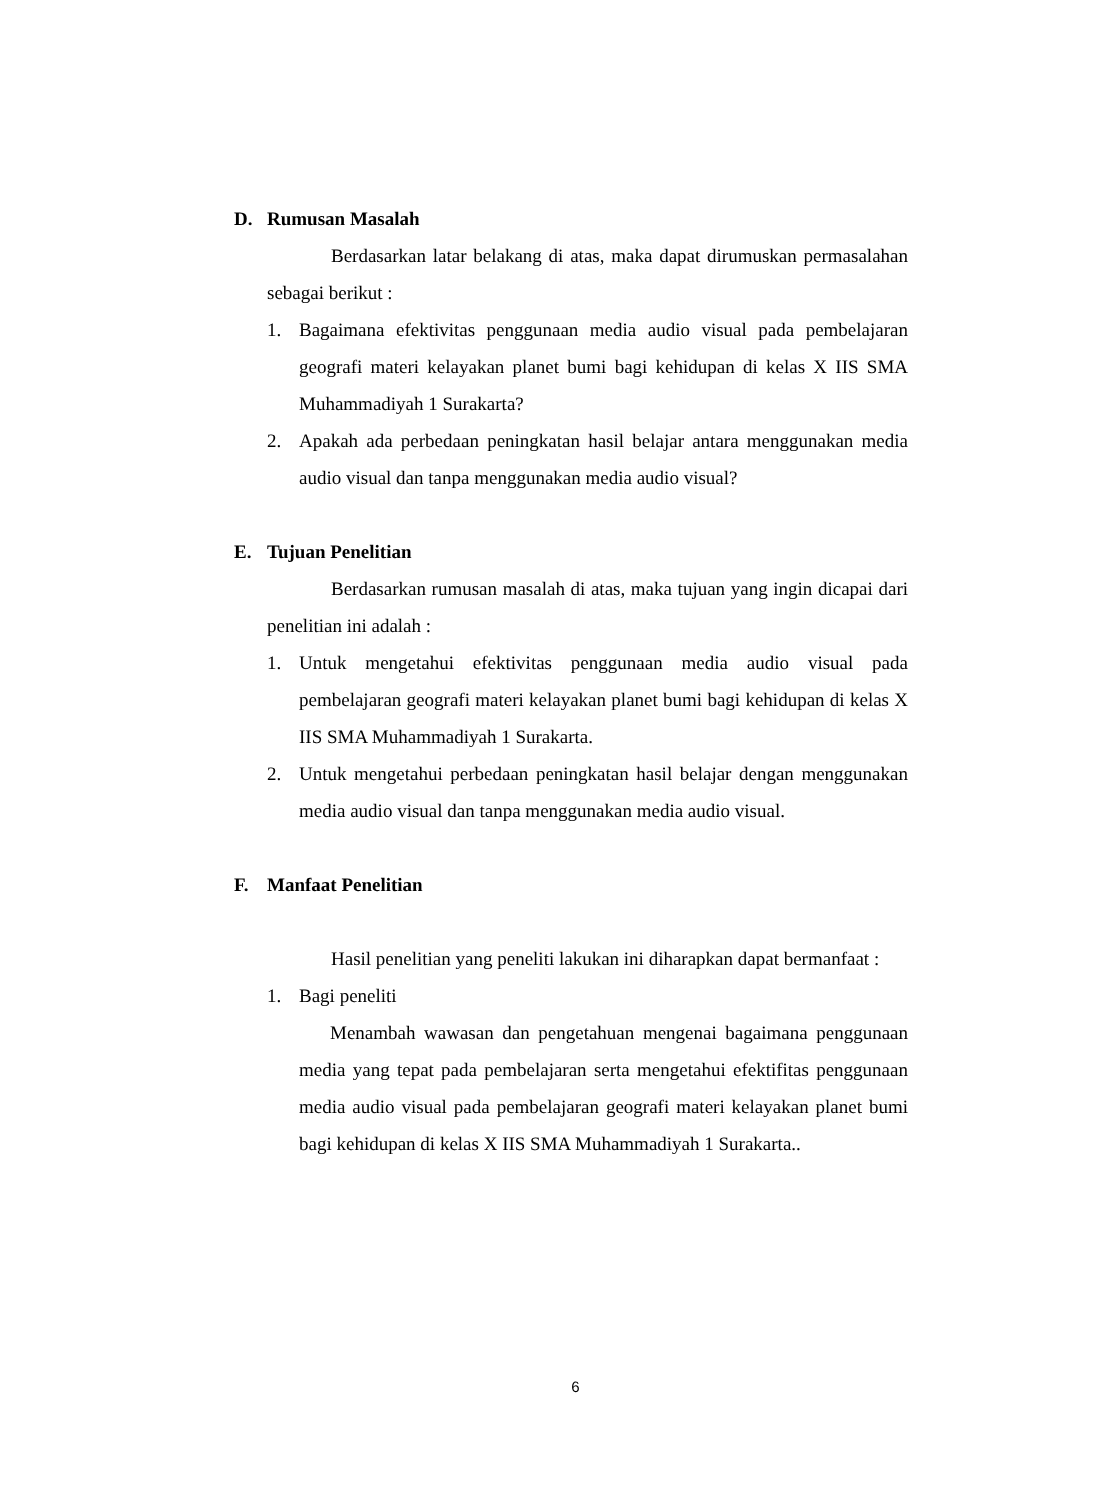D. Rumusan Masalah
Berdasarkan latar belakang di atas, maka dapat dirumuskan permasalahan sebagai berikut :
1. Bagaimana efektivitas penggunaan media audio visual pada pembelajaran geografi materi kelayakan planet bumi bagi kehidupan di kelas X IIS SMA Muhammadiyah 1 Surakarta?
2. Apakah ada perbedaan peningkatan hasil belajar antara menggunakan media audio visual dan tanpa menggunakan media audio visual?
E. Tujuan Penelitian
Berdasarkan rumusan masalah di atas, maka tujuan yang ingin dicapai dari penelitian ini adalah :
1. Untuk mengetahui efektivitas penggunaan media audio visual pada pembelajaran geografi materi kelayakan planet bumi bagi kehidupan di kelas X IIS SMA Muhammadiyah 1 Surakarta.
2. Untuk mengetahui perbedaan peningkatan hasil belajar dengan menggunakan media audio visual dan tanpa menggunakan media audio visual.
F. Manfaat Penelitian
Hasil penelitian yang peneliti lakukan ini diharapkan dapat bermanfaat :
1. Bagi peneliti
Menambah wawasan dan pengetahuan mengenai bagaimana penggunaan media yang tepat pada pembelajaran serta mengetahui efektifitas penggunaan media audio visual pada pembelajaran geografi materi kelayakan planet bumi bagi kehidupan di kelas X IIS SMA Muhammadiyah 1 Surakarta..
6